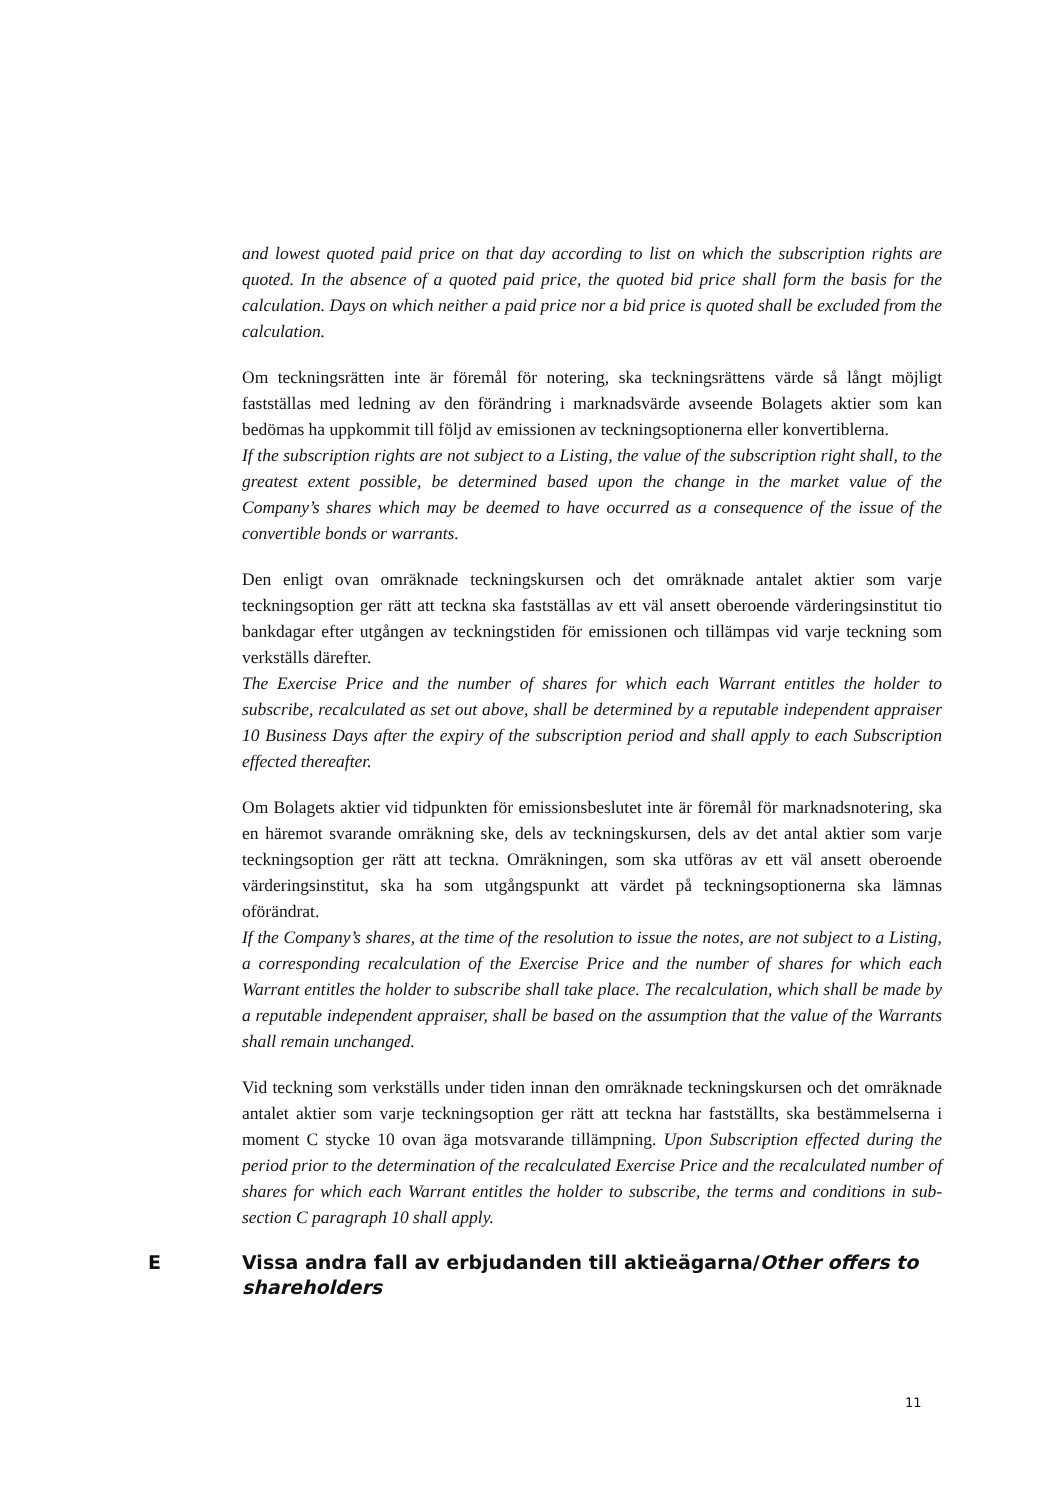and lowest quoted paid price on that day according to list on which the subscription rights are quoted. In the absence of a quoted paid price, the quoted bid price shall form the basis for the calculation. Days on which neither a paid price nor a bid price is quoted shall be excluded from the calculation.
Om teckningsrätten inte är föremål för notering, ska teckningsrättens värde så långt möjligt fastställas med ledning av den förändring i marknadsvärde avseende Bolagets aktier som kan bedömas ha uppkommit till följd av emissionen av teckningsoptionerna eller konvertiblerna.
If the subscription rights are not subject to a Listing, the value of the subscription right shall, to the greatest extent possible, be determined based upon the change in the market value of the Company’s shares which may be deemed to have occurred as a consequence of the issue of the convertible bonds or warrants.
Den enligt ovan omräknade teckningskursen och det omräknade antalet aktier som varje teckningsoption ger rätt att teckna ska fastställas av ett väl ansett oberoende värderingsinstitut tio bankdagar efter utgången av teckningstiden för emissionen och tillämpas vid varje teckning som verkställs därefter.
The Exercise Price and the number of shares for which each Warrant entitles the holder to subscribe, recalculated as set out above, shall be determined by a reputable independent appraiser 10 Business Days after the expiry of the subscription period and shall apply to each Subscription effected thereafter.
Om Bolagets aktier vid tidpunkten för emissionsbeslutet inte är föremål för marknadsnotering, ska en häremot svarande omräkning ske, dels av teckningskursen, dels av det antal aktier som varje teckningsoption ger rätt att teckna. Omräkningen, som ska utföras av ett väl ansett oberoende värderingsinstitut, ska ha som utgångspunkt att värdet på teckningsoptionerna ska lämnas oförändrat.
If the Company’s shares, at the time of the resolution to issue the notes, are not subject to a Listing, a corresponding recalculation of the Exercise Price and the number of shares for which each Warrant entitles the holder to subscribe shall take place. The recalculation, which shall be made by a reputable independent appraiser, shall be based on the assumption that the value of the Warrants shall remain unchanged.
Vid teckning som verkställs under tiden innan den omräknade teckningskursen och det omräknade antalet aktier som varje teckningsoption ger rätt att teckna har fastställts, ska bestämmelserna i moment C stycke 10 ovan äga motsvarande tillämpning. Upon Subscription effected during the period prior to the determination of the recalculated Exercise Price and the recalculated number of shares for which each Warrant entitles the holder to subscribe, the terms and conditions in sub-section C paragraph 10 shall apply.
E Vissa andra fall av erbjudanden till aktieägarna/Other offers to shareholders
11